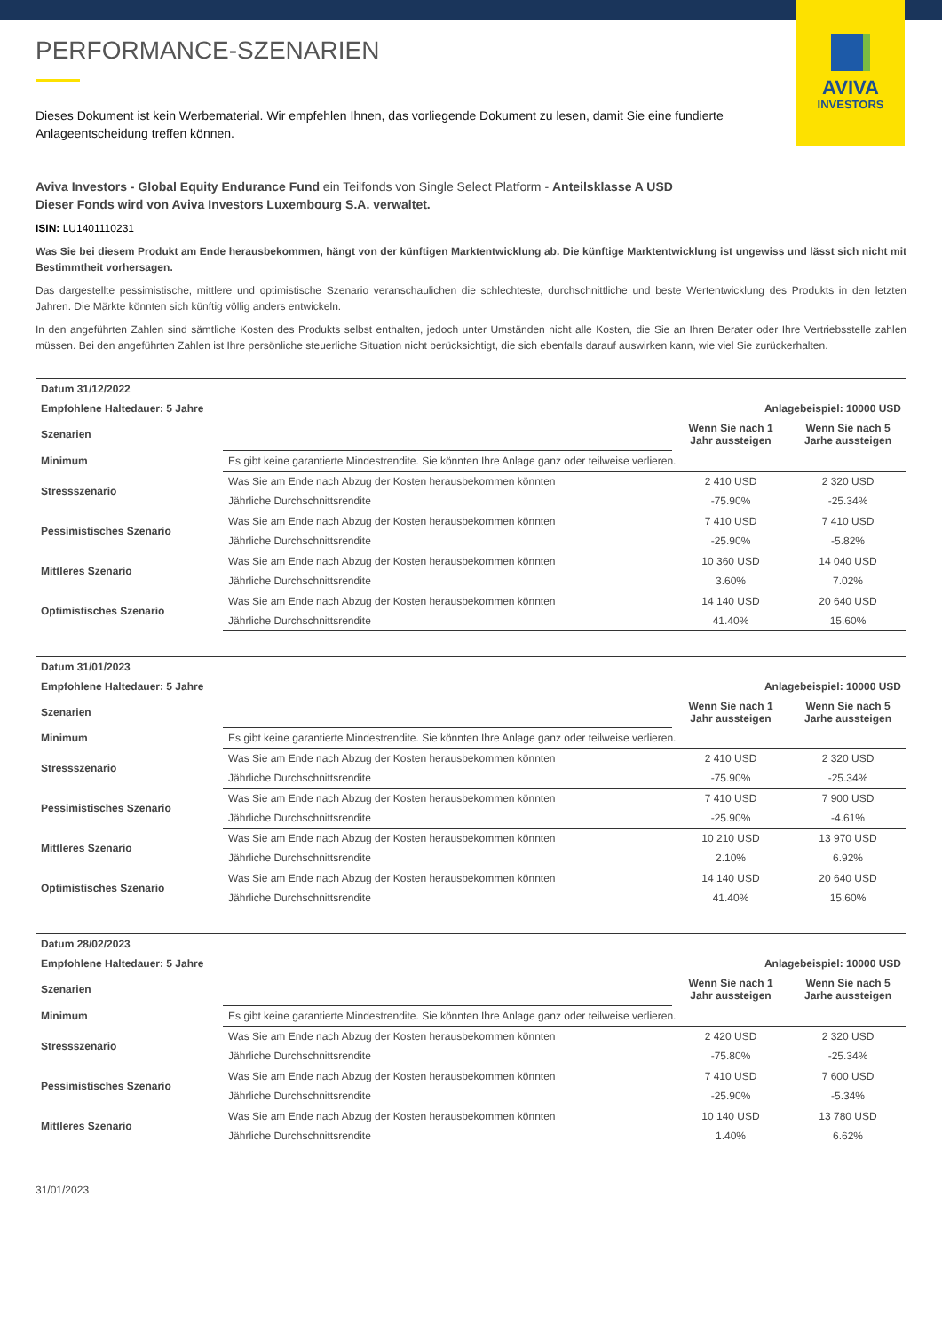AVIVA
INVESTORS
PERFORMANCE-SZENARIEN
Dieses Dokument ist kein Werbematerial. Wir empfehlen Ihnen, das vorliegende Dokument zu lesen, damit Sie eine fundierte Anlageentscheidung treffen können.
Aviva Investors - Global Equity Endurance Fund ein Teilfonds von Single Select Platform - Anteilsklasse A USD
Dieser Fonds wird von Aviva Investors Luxembourg S.A. verwaltet.
ISIN: LU1401110231
Was Sie bei diesem Produkt am Ende herausbekommen, hängt von der künftigen Marktentwicklung ab. Die künftige Marktentwicklung ist ungewiss und lässt sich nicht mit Bestimmtheit vorhersagen.
Das dargestellte pessimistische, mittlere und optimistische Szenario veranschaulichen die schlechteste, durchschnittliche und beste Wertentwicklung des Produkts in den letzten Jahren. Die Märkte könnten sich künftig völlig anders entwickeln.
In den angeführten Zahlen sind sämtliche Kosten des Produkts selbst enthalten, jedoch unter Umständen nicht alle Kosten, die Sie an Ihren Berater oder Ihre Vertriebsstelle zahlen müssen. Bei den angeführten Zahlen ist Ihre persönliche steuerliche Situation nicht berücksichtigt, die sich ebenfalls darauf auswirken kann, wie viel Sie zurückerhalten.
| Datum 31/12/2022 | | | |
| --- | --- | --- | --- |
| Empfohlene Haltedauer: 5 Jahre | | Anlagebeispiel: 10000 USD | |
| Szenarien | | Wenn Sie nach 1 Jahr aussteigen | Wenn Sie nach 5 Jarhe aussteigen |
| Minimum | Es gibt keine garantierte Mindestrendite. Sie könnten Ihre Anlage ganz oder teilweise verlieren. | | |
| Stressszenario | Was Sie am Ende nach Abzug der Kosten herausbekommen könnten | 2 410 USD | 2 320 USD |
| | Jährliche Durchschnittsrendite | -75.90% | -25.34% |
| Pessimistisches Szenario | Was Sie am Ende nach Abzug der Kosten herausbekommen könnten | 7 410 USD | 7 410 USD |
| | Jährliche Durchschnittsrendite | -25.90% | -5.82% |
| Mittleres Szenario | Was Sie am Ende nach Abzug der Kosten herausbekommen könnten | 10 360 USD | 14 040 USD |
| | Jährliche Durchschnittsrendite | 3.60% | 7.02% |
| Optimistisches Szenario | Was Sie am Ende nach Abzug der Kosten herausbekommen könnten | 14 140 USD | 20 640 USD |
| | Jährliche Durchschnittsrendite | 41.40% | 15.60% |
| Datum 31/01/2023 | | | |
| --- | --- | --- | --- |
| Empfohlene Haltedauer: 5 Jahre | | Anlagebeispiel: 10000 USD | |
| Szenarien | | Wenn Sie nach 1 Jahr aussteigen | Wenn Sie nach 5 Jarhe aussteigen |
| Minimum | Es gibt keine garantierte Mindestrendite. Sie könnten Ihre Anlage ganz oder teilweise verlieren. | | |
| Stressszenario | Was Sie am Ende nach Abzug der Kosten herausbekommen könnten | 2 410 USD | 2 320 USD |
| | Jährliche Durchschnittsrendite | -75.90% | -25.34% |
| Pessimistisches Szenario | Was Sie am Ende nach Abzug der Kosten herausbekommen könnten | 7 410 USD | 7 900 USD |
| | Jährliche Durchschnittsrendite | -25.90% | -4.61% |
| Mittleres Szenario | Was Sie am Ende nach Abzug der Kosten herausbekommen könnten | 10 210 USD | 13 970 USD |
| | Jährliche Durchschnittsrendite | 2.10% | 6.92% |
| Optimistisches Szenario | Was Sie am Ende nach Abzug der Kosten herausbekommen könnten | 14 140 USD | 20 640 USD |
| | Jährliche Durchschnittsrendite | 41.40% | 15.60% |
| Datum 28/02/2023 | | | |
| --- | --- | --- | --- |
| Empfohlene Haltedauer: 5 Jahre | | Anlagebeispiel: 10000 USD | |
| Szenarien | | Wenn Sie nach 1 Jahr aussteigen | Wenn Sie nach 5 Jarhe aussteigen |
| Minimum | Es gibt keine garantierte Mindestrendite. Sie könnten Ihre Anlage ganz oder teilweise verlieren. | | |
| Stressszenario | Was Sie am Ende nach Abzug der Kosten herausbekommen könnten | 2 420 USD | 2 320 USD |
| | Jährliche Durchschnittsrendite | -75.80% | -25.34% |
| Pessimistisches Szenario | Was Sie am Ende nach Abzug der Kosten herausbekommen könnten | 7 410 USD | 7 600 USD |
| | Jährliche Durchschnittsrendite | -25.90% | -5.34% |
| Mittleres Szenario | Was Sie am Ende nach Abzug der Kosten herausbekommen könnten | 10 140 USD | 13 780 USD |
| | Jährliche Durchschnittsrendite | 1.40% | 6.62% |
31/01/2023